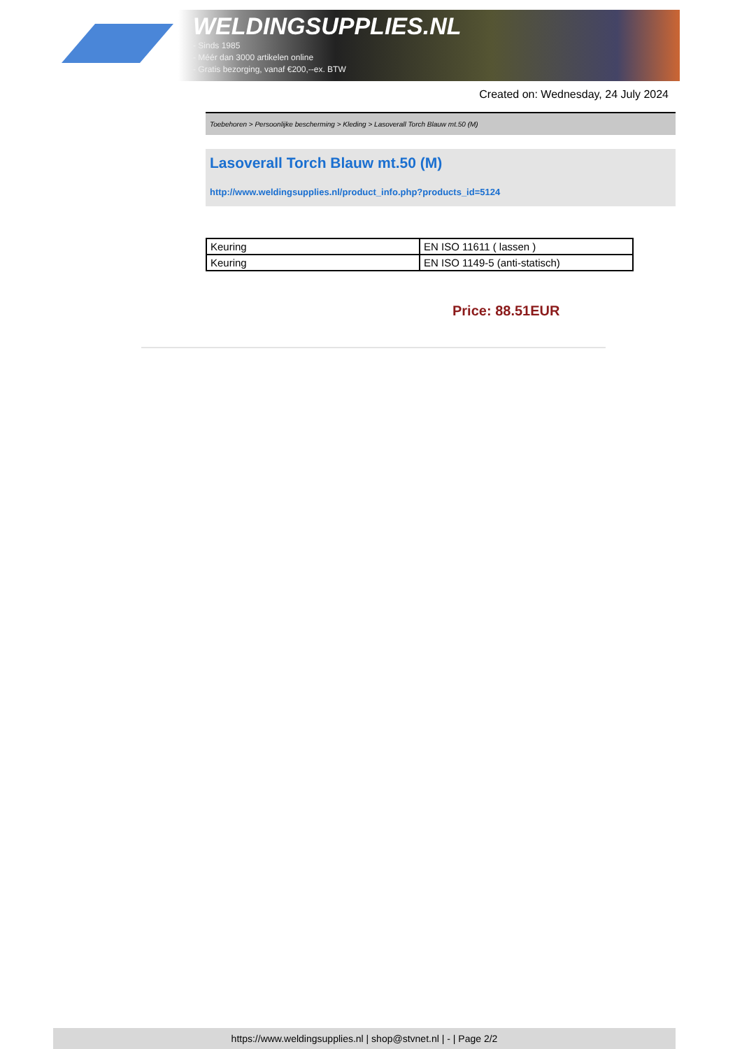WELDINGSUPPLIES.NL
- Sinds 1985
- Méér dan 3000 artikelen online
- Gratis bezorging, vanaf €200,--ex. BTW
Created on: Wednesday, 24 July 2024
Toebehoren > Persoonlijke bescherming > Kleding > Lasoverall Torch Blauw mt.50 (M)
Lasoverall Torch Blauw mt.50 (M)
http://www.weldingsupplies.nl/product_info.php?products_id=5124
| Keuring | EN ISO 11611 ( lassen ) |
| Keuring | EN ISO 1149-5 (anti-statisch) |
Price: 88.51EUR
https://www.weldingsupplies.nl | shop@stvnet.nl | - | Page 2/2